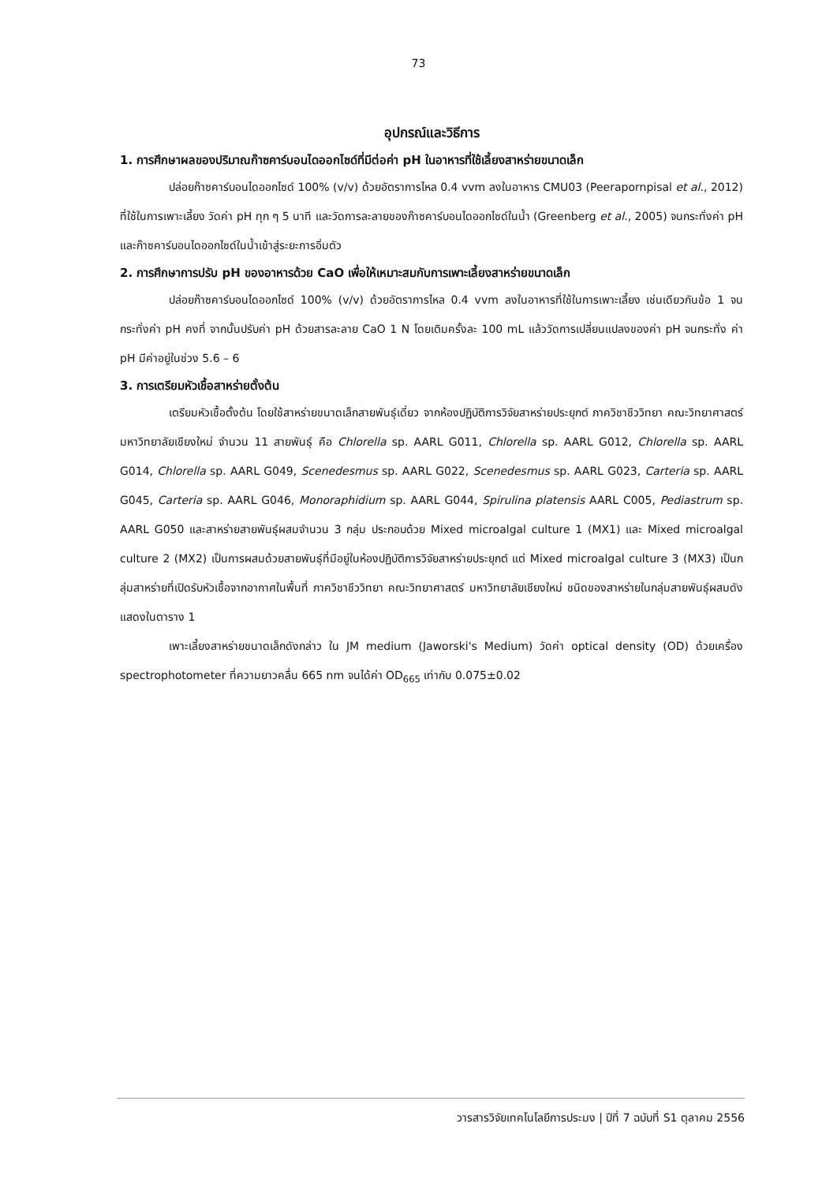73
อุปกรณ์และวิธีการ
1. การศึกษาผลของปริมาณก๊าซคาร์บอนไดออกไซด์ที่มีต่อค่า pH ในอาหารที่ใช้เลี้ยงสาหร่ายขนาดเล็ก
ปล่อยก๊าซคาร์บอนไดออกไซด์ 100% (v/v) ด้วยอัตราการไหล 0.4 vvm ลงในอาหาร CMU03 (Peerapornpisal et al., 2012) ที่ใช้ในการเพาะเลี้ยง วัดค่า pH ทุก ๆ 5 นาที และวัดการละลายของก๊าซคาร์บอนไดออกไซด์ในน้ำ (Greenberg et al., 2005) จนกระทั่งค่า pH และก๊าซคาร์บอนไดออกไซด์ในน้ำเข้าสู่ระยะการอิ่มตัว
2. การศึกษาการปรับ pH ของอาหารด้วย CaO เพื่อให้เหมาะสมกับการเพาะเลี้ยงสาหร่ายขนาดเล็ก
ปล่อยก๊าซคาร์บอนไดออกไซด์ 100% (v/v) ด้วยอัตราการไหล 0.4 vvm ลงในอาหารที่ใช้ในการเพาะเลี้ยง เช่นเดียวกันข้อ 1 จนกระทั่งค่า pH คงที่ จากนั้นปรับค่า pH ด้วยสารละลาย CaO 1 N โดยเติมครั้งละ 100 mL แล้ววัดการเปลี่ยนแปลงของค่า pH จนกระทั่ง ค่า pH มีค่าอยู่ในช่วง 5.6 – 6
3. การเตรียมหัวเชื้อสาหร่ายตั้งต้น
เตรียมหัวเชื้อตั้งต้น โดยใช้สาหร่ายขนาดเล็กสายพันธุ์เดี่ยว จากห้องปฏิบัติการวิจัยสาหร่ายประยุกต์ ภาควิชาชีววิทยา คณะวิทยาศาสตร์ มหาวิทยาลัยเชียงใหม่ จำนวน 11 สายพันธุ์ คือ Chlorella sp. AARL G011, Chlorella sp. AARL G012, Chlorella sp. AARL G014, Chlorella sp. AARL G049, Scenedesmus sp. AARL G022, Scenedesmus sp. AARL G023, Carteria sp. AARL G045, Carteria sp. AARL G046, Monoraphidium sp. AARL G044, Spirulina platensis AARL C005, Pediastrum sp. AARL G050 และสาหร่ายสายพันธุ์ผสมจำนวน 3 กลุ่ม ประกอบด้วย Mixed microalgal culture 1 (MX1) และ Mixed microalgal culture 2 (MX2) เป็นการผสมด้วยสายพันธุ์ที่มีอยู่ในห้องปฏิบัติการวิจัยสาหร่ายประยุกต์ แต่ Mixed microalgal culture 3 (MX3) เป็นกลุ่มสาหร่ายที่เปิดรับหัวเชื้อจากอากาศในพื้นที่ ภาควิชาชีววิทยา คณะวิทยาศาสตร์ มหาวิทยาลัยเชียงใหม่ ชนิดของสาหร่ายในกลุ่มสายพันธุ์ผสมดังแสดงในตาราง 1
เพาะเลี้ยงสาหร่ายขนาดเล็กดังกล่าว ใน JM medium (Jaworski's Medium) วัดค่า optical density (OD) ด้วยเครื่อง spectrophotometer ที่ความยาวคลื่น 665 nm จนได้ค่า OD<sub>665</sub> เท่ากับ 0.075±0.02
วารสารวิจัยเทคโนโลยีการประมง | ปีที่ 7 ฉบับที่ S1 ตุลาคม 2556